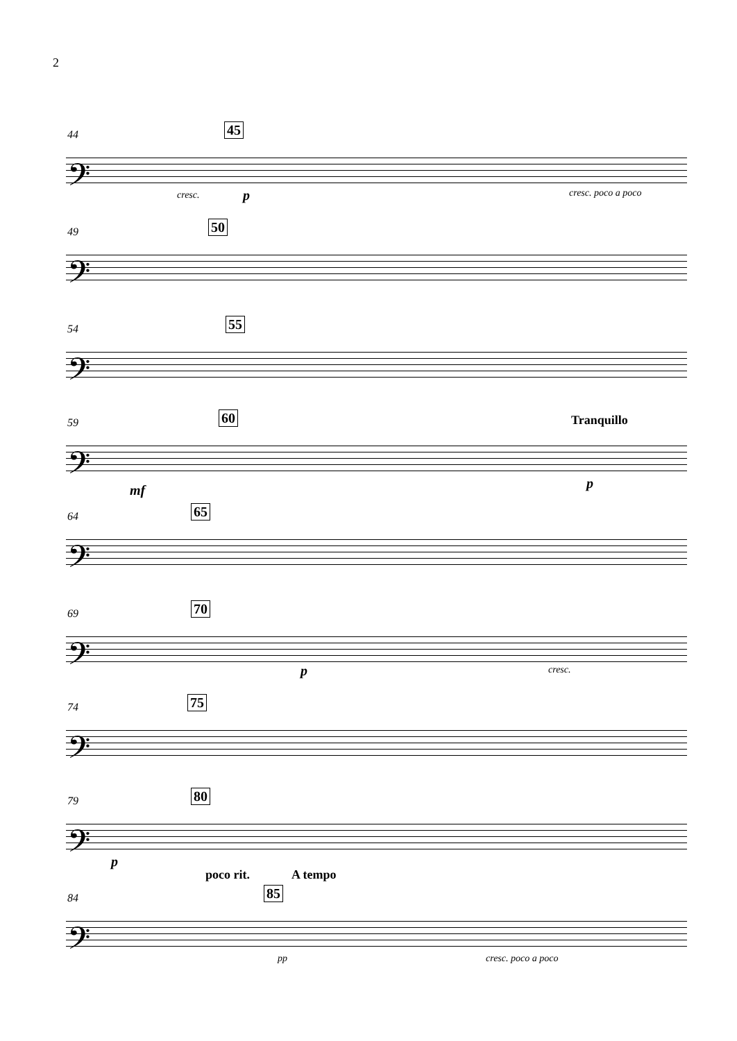2
44 45
𝄢
cresc. p cresc. poco a poco
49 50
𝄢
54 55
𝄢
59 60 Tranquillo
𝄢
mf p
64 65
𝄢
69 70
𝄢
p cresc.
74 75
𝄢
79 80
𝄢
p
poco rit. A tempo
84 85
𝄢
pp cresc. poco a poco